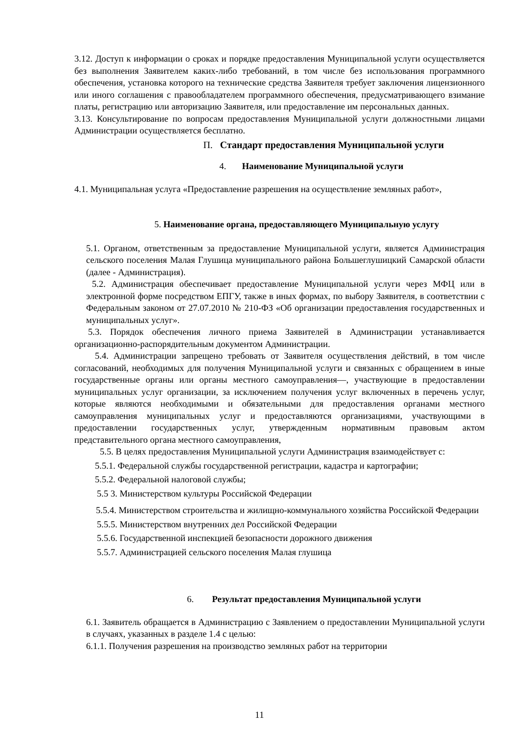3.12. Доступ к информации о сроках и порядке предоставления Муниципальной услуги осуществляется без выполнения Заявителем каких-либо требований, в том числе без использования программного обеспечения, установка которого на технические средства Заявителя требует заключения лицензионного или иного соглашения с правообладателем программного обеспечения, предусматривающего взимание платы, регистрацию или авторизацию Заявителя, или предоставление им персональных данных.
3.13. Консультирование по вопросам предоставления Муниципальной услуги должностными лицами Администрации осуществляется бесплатно.
П. Стандарт предоставления Муниципальной услуги
4. Наименование Муниципальной услуги
4.1. Муниципальная услуга «Предоставление разрешения на осуществление земляных работ»,
5. Наименование органа, предоставляющего Муниципальную услугу
5.1. Органом, ответственным за предоставление Муниципальной услуги, является Администрация сельского поселения Малая Глушица муниципального района Большеглушицкий Самарской области (далее - Администрация).
5.2. Администрация обеспечивает предоставление Муниципальной услуги через МФЦ или в электронной форме посредством ЕПГУ, также в иных формах, по выбору Заявителя, в соответствии с Федеральным законом от 27.07.2010 № 210-ФЗ «Об организации предоставления государственных и муниципальных услуг».
5.3. Порядок обеспечения личного приема Заявителей в Администрации устанавливается организационно-распорядительным документом Администрации.
5.4. Администрации запрещено требовать от Заявителя осуществления действий, в том числе согласований, необходимых для получения Муниципальной услуги и связанных с обращением в иные государственные органы или органы местного самоуправления—, участвующие в предоставлении муниципальных услуг организации, за исключением получения услуг включенных в перечень услуг, которые являются необходимыми и обязательными для предоставления органами местного самоуправления муниципальных услуг и предоставляются организациями, участвующими в предоставлении государственных услуг, утвержденным нормативным правовым актом представительного органа местного самоуправления,
5.5. В целях предоставления Муниципальной услуги Администрация взаимодействует с:
5.5.1. Федеральной службы государственной регистрации, кадастра и картографии;
5.5.2. Федеральной налоговой службы;
5.5 3. Министерством культуры Российской Федерации
5.5.4. Министерством строительства и жилищно-коммунального хозяйства Российской Федерации
5.5.5. Министерством внутренних дел Российской Федерации
5.5.6. Государственной инспекцией безопасности дорожного движения
5.5.7. Администрацией сельского поселения Малая глушица
6. Результат предоставления Муниципальной услуги
6.1. Заявитель обращается в Администрацию с Заявлением о предоставлении Муниципальной услуги в случаях, указанных в разделе 1.4 с целью:
6.1.1. Получения разрешения на производство земляных работ на территории
11